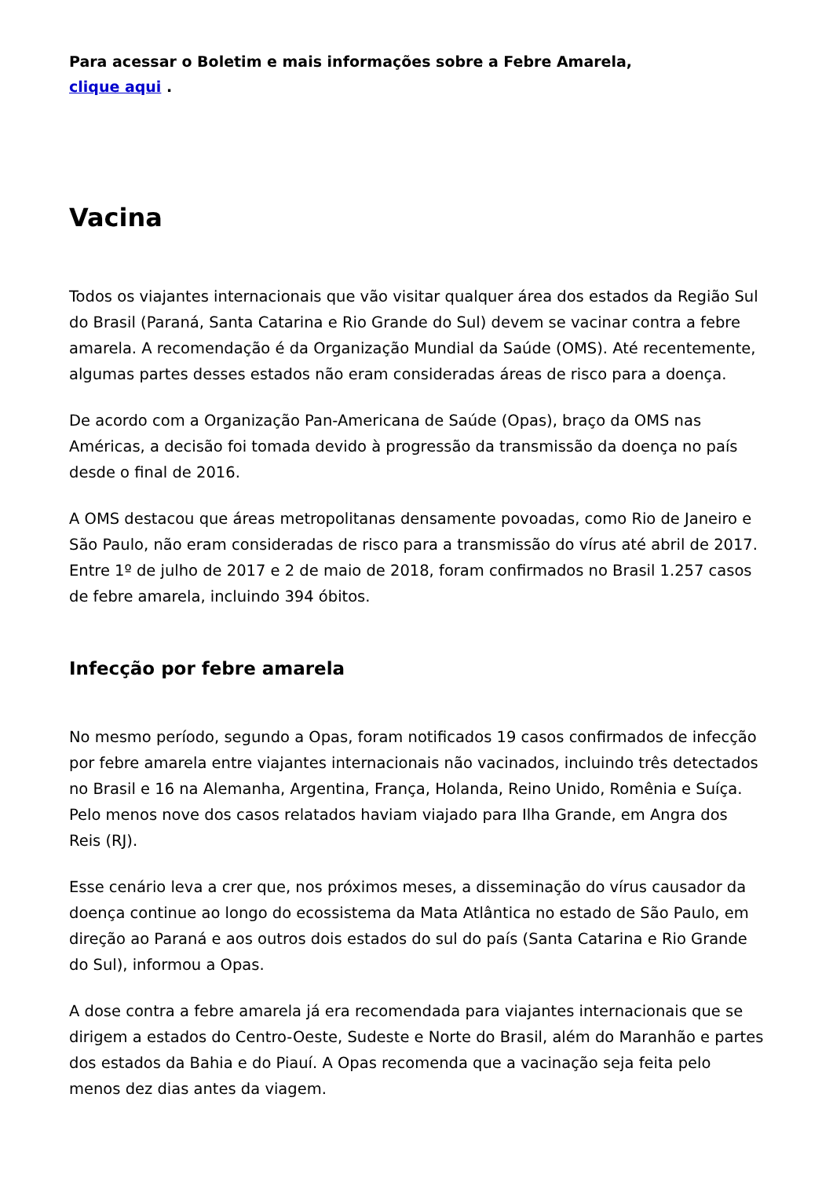Para acessar o Boletim e mais informações sobre a Febre Amarela,
clique aqui .
Vacina
Todos os viajantes internacionais que vão visitar qualquer área dos estados da Região Sul do Brasil (Paraná, Santa Catarina e Rio Grande do Sul) devem se vacinar contra a febre amarela. A recomendação é da Organização Mundial da Saúde (OMS). Até recentemente, algumas partes desses estados não eram consideradas áreas de risco para a doença.
De acordo com a Organização Pan-Americana de Saúde (Opas), braço da OMS nas Américas, a decisão foi tomada devido à progressão da transmissão da doença no país desde o final de 2016.
A OMS destacou que áreas metropolitanas densamente povoadas, como Rio de Janeiro e São Paulo, não eram consideradas de risco para a transmissão do vírus até abril de 2017. Entre 1º de julho de 2017 e 2 de maio de 2018, foram confirmados no Brasil 1.257 casos de febre amarela, incluindo 394 óbitos.
Infecção por febre amarela
No mesmo período, segundo a Opas, foram notificados 19 casos confirmados de infecção por febre amarela entre viajantes internacionais não vacinados, incluindo três detectados no Brasil e 16 na Alemanha, Argentina, França, Holanda, Reino Unido, Romênia e Suíça. Pelo menos nove dos casos relatados haviam viajado para Ilha Grande, em Angra dos Reis (RJ).
Esse cenário leva a crer que, nos próximos meses, a disseminação do vírus causador da doença continue ao longo do ecossistema da Mata Atlântica no estado de São Paulo, em direção ao Paraná e aos outros dois estados do sul do país (Santa Catarina e Rio Grande do Sul), informou a Opas.
A dose contra a febre amarela já era recomendada para viajantes internacionais que se dirigem a estados do Centro-Oeste, Sudeste e Norte do Brasil, além do Maranhão e partes dos estados da Bahia e do Piauí. A Opas recomenda que a vacinação seja feita pelo menos dez dias antes da viagem.